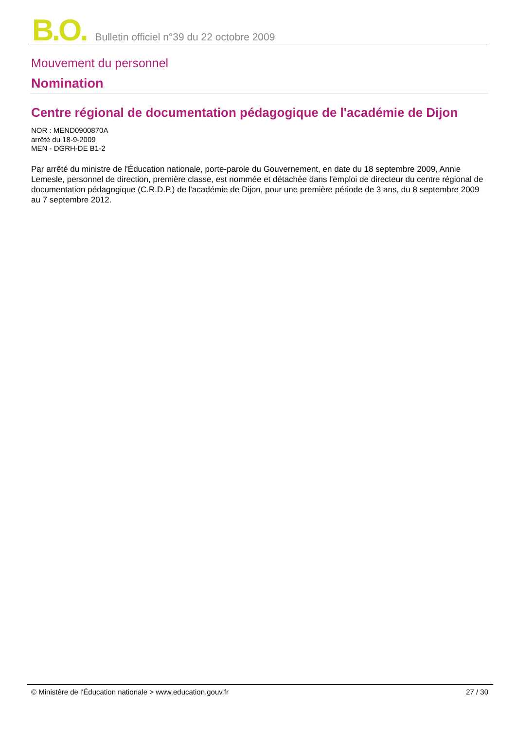B.O. Bulletin officiel n°39 du 22 octobre 2009
Mouvement du personnel
Nomination
Centre régional de documentation pédagogique de l'académie de Dijon
NOR : MEND0900870A
arrêté du 18-9-2009
MEN - DGRH-DE B1-2
Par arrêté du ministre de l'Éducation nationale, porte-parole du Gouvernement, en date du 18 septembre 2009, Annie Lemesle, personnel de direction, première classe, est nommée et détachée dans l'emploi de directeur du centre régional de documentation pédagogique (C.R.D.P.) de l'académie de Dijon, pour une première période de 3 ans, du 8 septembre 2009 au 7 septembre 2012.
© Ministère de l'Éducation nationale > www.education.gouv.fr 27 / 30